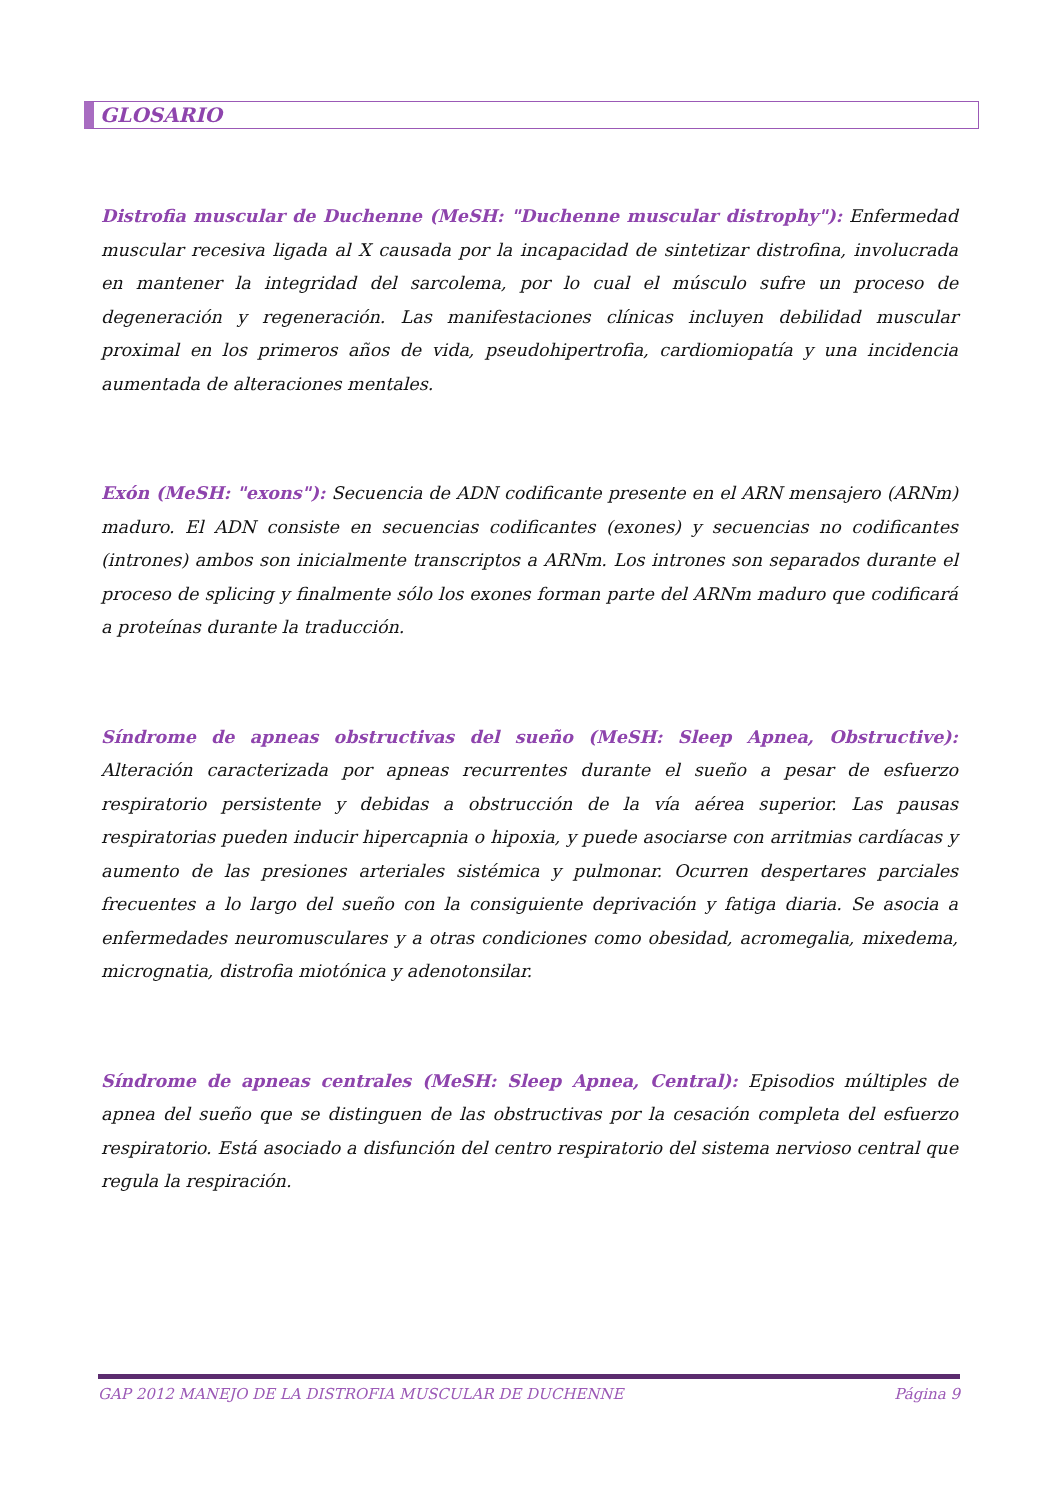GLOSARIO
Distrofia muscular de Duchenne (MeSH: "Duchenne muscular distrophy"): Enfermedad muscular recesiva ligada al X causada por la incapacidad de sintetizar distrofina, involucrada en mantener la integridad del sarcolema, por lo cual el músculo sufre un proceso de degeneración y regeneración. Las manifestaciones clínicas incluyen debilidad muscular proximal en los primeros años de vida, pseudohipertrofia, cardiomiopatía y una incidencia aumentada de alteraciones mentales.
Exón (MeSH: "exons"): Secuencia de ADN codificante presente en el ARN mensajero (ARNm) maduro. El ADN consiste en secuencias codificantes (exones) y secuencias no codificantes (intrones) ambos son inicialmente transcriptos a ARNm. Los intrones son separados durante el proceso de splicing y finalmente sólo los exones forman parte del ARNm maduro que codificará a proteínas durante la traducción.
Síndrome de apneas obstructivas del sueño (MeSH: Sleep Apnea, Obstructive): Alteración caracterizada por apneas recurrentes durante el sueño a pesar de esfuerzo respiratorio persistente y debidas a obstrucción de la vía aérea superior. Las pausas respiratorias pueden inducir hipercapnia o hipoxia, y puede asociarse con arritmias cardíacas y aumento de las presiones arteriales sistémica y pulmonar. Ocurren despertares parciales frecuentes a lo largo del sueño con la consiguiente deprivación y fatiga diaria. Se asocia a enfermedades neuromusculares y a otras condiciones como obesidad, acromegalia, mixedema, micrognatia, distrofia miotónica y adenotonsilar.
Síndrome de apneas centrales (MeSH: Sleep Apnea, Central): Episodios múltiples de apnea del sueño que se distinguen de las obstructivas por la cesación completa del esfuerzo respiratorio. Está asociado a disfunción del centro respiratorio del sistema nervioso central que regula la respiración.
GAP 2012 MANEJO DE LA DISTROFIA MUSCULAR DE DUCHENNE Página 9